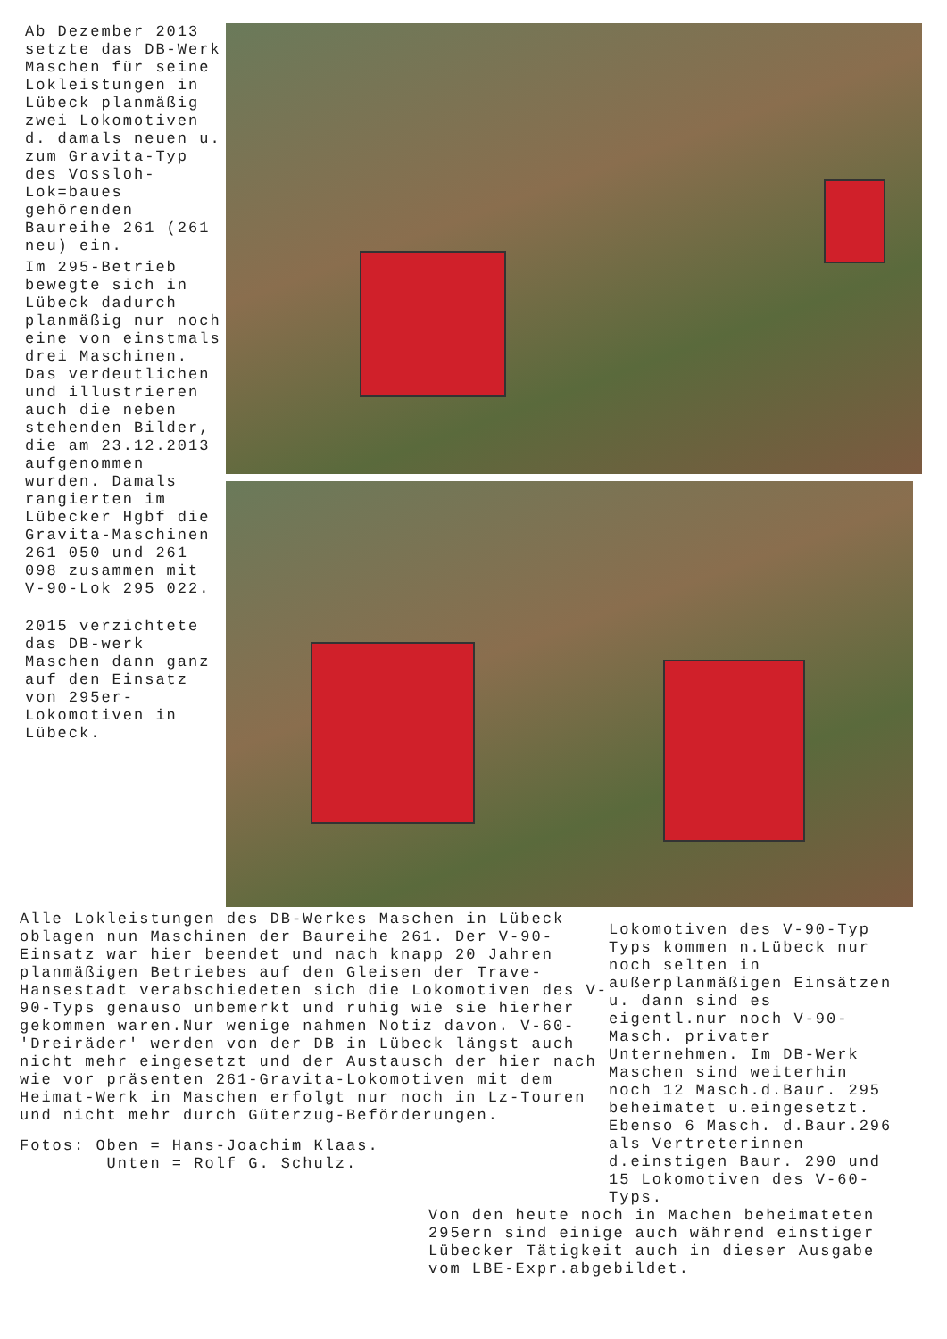Ab Dezember 2013 setzte das DB-Werk Maschen für seine Lokleistungen in Lübeck planmäßig zwei Lokomotiven d. damals neuen u. zum Gravita-Typ des Vossloh-Lok=baues gehörenden Baureihe 261 (261 neu) ein.
Im 295-Betrieb bewegte sich in Lübeck dadurch planmäßig nur noch eine von einstmals drei Maschinen. Das verdeutlichen und illustrieren auch die neben stehenden Bilder, die am 23.12.2013 aufgenommen wurden. Damals rangierten im Lübecker Hgbf die Gravita-Maschinen 261 050 und 261 098 zusammen mit V-90-Lok 295 022.
2015 verzichtete das DB-werk Maschen dann ganz auf den Einsatz von 295er-Lokomotiven in Lübeck.
Alle Lokleistungen des DB-Werkes Maschen in Lübeck oblagen nun Maschinen der Baureihe 261. Der V-90-Einsatz war hier beendet und nach knapp 20 Jahren planmäßigen Betriebes auf den Gleisen der Trave-Hansestadt verabschiedeten sich die Lokomotiven des V-90-Typs genauso unbemerkt und ruhig wie sie hierher gekommen waren.Nur wenige nahmen Notiz davon. V-60-'Dreiräder' werden von der DB in Lübeck längst auch nicht mehr eingesetzt und der Austausch der hier nach wie vor präsenten 261-Gravita-Lokomotiven mit dem Heimat-Werk in Maschen erfolgt nur noch in Lz-Touren und nicht mehr durch Güterzug-Beförderungen.
Fotos: Oben = Hans-Joachim Klaas.
Unten = Rolf G. Schulz.
Lokomotiven des V-90-Typ Typs kommen n.Lübeck nur noch selten in außerplanmäßigen Einsätzen u. dann sind es eigentl.nur noch V-90-Masch. privater Unternehmen. Im DB-Werk Maschen sind weiterhin noch 12 Masch.d.Baur. 295 beheimatet u.eingesetzt. Ebenso 6 Masch. d.Baur.296 als Vertreterinnen d.einstigen Baur. 290 und 15 Lokomotiven des V-60-Typs.
Von den heute noch in Machen beheimateten 295ern sind einige auch während einstiger Lübecker Tätigkeit auch in dieser Ausgabe vom LBE-Expr.abgebildet.